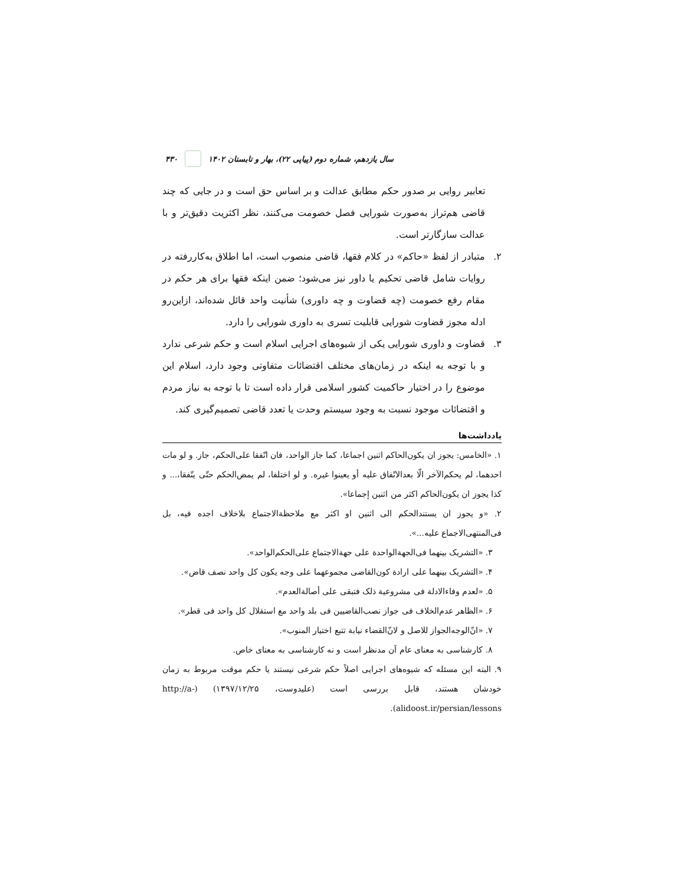۴۳۰ سال یازدهم، شماره دوم (پیاپی ۲۲)، بهار و تابستان ۱۴۰۲
تعابیر روایی بر صدور حکم مطابق عدالت و بر اساس حق است و در جایی که چند قاضی هم‌تراز به‌صورت شورایی فصل خصومت می‌کنند، نظر اکثریت دقیق‌تر و با عدالت سازگارتر است.
۲. متبادر از لفظ «حاکم» در کلام فقها، قاضی منصوب است، اما اطلاق به‌کاررفته در روایات شامل قاضی تحکیم یا داور نیز می‌شود؛ ضمن اینکه فقها برای هر حکم در مقام رفع خصومت (چه قضاوت و چه داوری) شأنیت واحد قائل شده‌اند، ازاین‌رو ادله مجوز قضاوت شورایی قابلیت تسری به داوری شورایی را دارد.
۳. قضاوت و داوری شورایی یکی از شیوه‌های اجرایی اسلام است و حکم شرعی ندارد و با توجه به اینکه در زمان‌های مختلف اقتضائات متفاوتی وجود دارد، اسلام این موضوع را در اختیار حاکمیت کشور اسلامی قرار داده است تا با توجه به نیاز مردم و اقتضائات موجود نسبت به وجود سیستم وحدت یا تعدد قاضی تصمیم‌گیری کند.
یادداشت‌ها
۱. «الخامس: یجوز ان یکون‌الحاکم اثنین اجماعا، کما جاز الواحد، فان اتّفقا علی‌الحکم، جاز. و لو مات احدهما، لم یحکم‌الآخر الّا بعدالاتّفاق علیه أو یعینوا غیره. و لو اختلفا، لم یمض‌الحکم حتّی یتّفقا،... و کذا یجوز ان یکون‌الحاکم اکثر من اثنین إجماعا».
۲. «و یجوز ان یستندالحکم الی اثنین او اکثر مع ملاحظةالاجتماع بلاخلاف اجده فیه، بل فی‌المنتهی‌الاجماع علیه...».
۳. «التشریک بینهما فی‌الجهةالواحدة علی جهةالاجتماع علی‌الحکم‌الواحد».
۴. «التشریک بینهما علی ارادة کون‌القاضی مجموعهما علی وجه یکون کل واحد نصف قاض».
۵. «لعدم وفاءالادلة فی مشروعیة ذلک فتبقی علی أصالةالعدم».
۶. «الظاهر عدم‌الخلاف فی جواز نصب‌القاضیین فی بلد واحد مع استقلال کل واحد فی قطر».
۷. «انّ‌الوجه‌الجواز للاصل و لانّ‌القضاء نیابة تتبع اختیار المنوب».
۸. کارشناسی به معنای عام آن مدنظر است و نه کارشناسی به معنای خاص.
۹. البته این مسئله که شیوه‌های اجرایی اصلاً حکم شرعی نیستند یا حکم موقت مربوط به زمان خودشان هستند، قابل بررسی است (علیدوست، ۱۳۹۷/۱۲/۲۵) (http://a-alidoost.ir/persian/lessons).